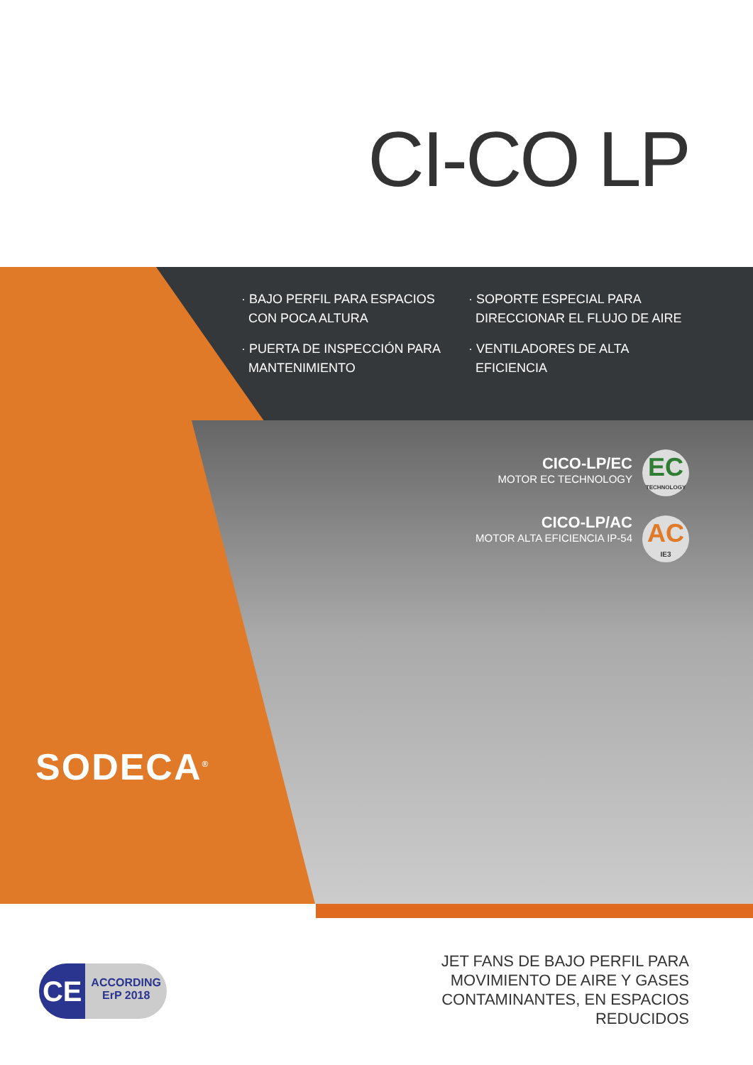CI-CO LP
· BAJO PERFIL PARA ESPACIOS
CON POCA ALTURA
· SOPORTE ESPECIAL PARA
DIRECCIONAR EL FLUJO DE AIRE
· PUERTA DE INSPECCIÓN PARA
MANTENIMIENTO
· VENTILADORES DE ALTA
EFICIENCIA
CICO-LP/EC
MOTOR EC TECHNOLOGY
CICO-LP/AC
MOTOR ALTA EFICIENCIA IP-54
EC
TECHNOLOGY
AC
IE3
SODECA<sup>®</sup>
CE
ACCORDING
ErP 2018
JET FANS DE BAJO PERFIL PARA
MOVIMIENTO DE AIRE Y GASES
CONTAMINANTES, EN ESPACIOS
REDUCIDOS